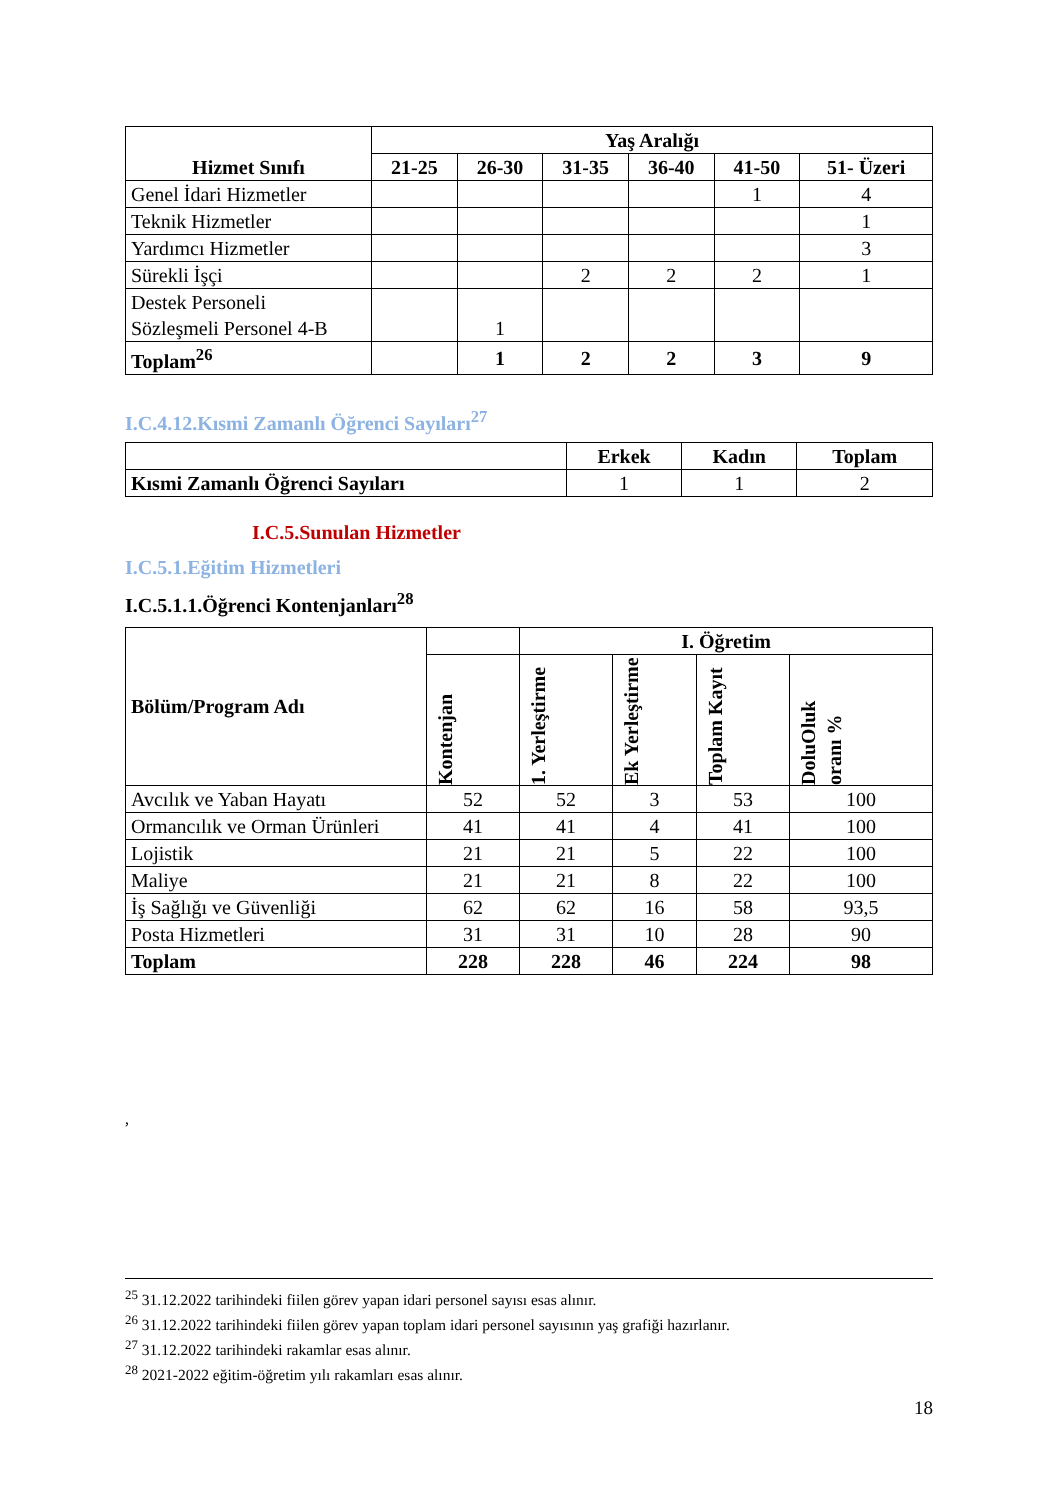| Hizmet Sınıfı | Yaş Aralığı | | | | | |
| --- | --- | --- | --- | --- | --- | --- |
| | 21-25 | 26-30 | 31-35 | 36-40 | 41-50 | 51- Üzeri |
| Genel İdari Hizmetler | | | | | 1 | 4 |
| Teknik Hizmetler | | | | | | 1 |
| Yardımcı Hizmetler | | | | | | 3 |
| Sürekli İşçi | | | 2 | 2 | 2 | 1 |
| Destek Personeli Sözleşmeli Personel 4-B | | 1 | | | | |
| Toplam<sup>26</sup> | | 1 | 2 | 2 | 3 | 9 |
I.C.4.12.Kısmi Zamanlı Öğrenci Sayıları<sup>27</sup>
| | Erkek | Kadın | Toplam |
| Kısmi Zamanlı Öğrenci Sayıları | 1 | 1 | 2 |
I.C.5.Sunulan Hizmetler
I.C.5.1.Eğitim Hizmetleri
I.C.5.1.1.Öğrenci Kontenjanları<sup>28</sup>
| Bölüm/Program Adı | | I. Öğretim | | | |
| | Kontenjan | 1. Yerleştirme | Ek Yerleştirme | Toplam Kayıt | DoluOluk oranı % |
| Avcılık ve Yaban Hayatı | 52 | 52 | 3 | 53 | 100 |
| Ormancılık ve Orman Ürünleri | 41 | 41 | 4 | 41 | 100 |
| Lojistik | 21 | 21 | 5 | 22 | 100 |
| Maliye | 21 | 21 | 8 | 22 | 100 |
| İş Sağlığı ve Güvenliği | 62 | 62 | 16 | 58 | 93,5 |
| Posta Hizmetleri | 31 | 31 | 10 | 28 | 90 |
| Toplam | 228 | 228 | 46 | 224 | 98 |
,
<sup>25</sup> 31.12.2022 tarihindeki fiilen görev yapan idari personel sayısı esas alınır.
<sup>26</sup> 31.12.2022 tarihindeki fiilen görev yapan toplam idari personel sayısının yaş grafiği hazırlanır.
<sup>27</sup> 31.12.2022 tarihindeki rakamlar esas alınır.
<sup>28</sup> 2021-2022 eğitim-öğretim yılı rakamları esas alınır.
18